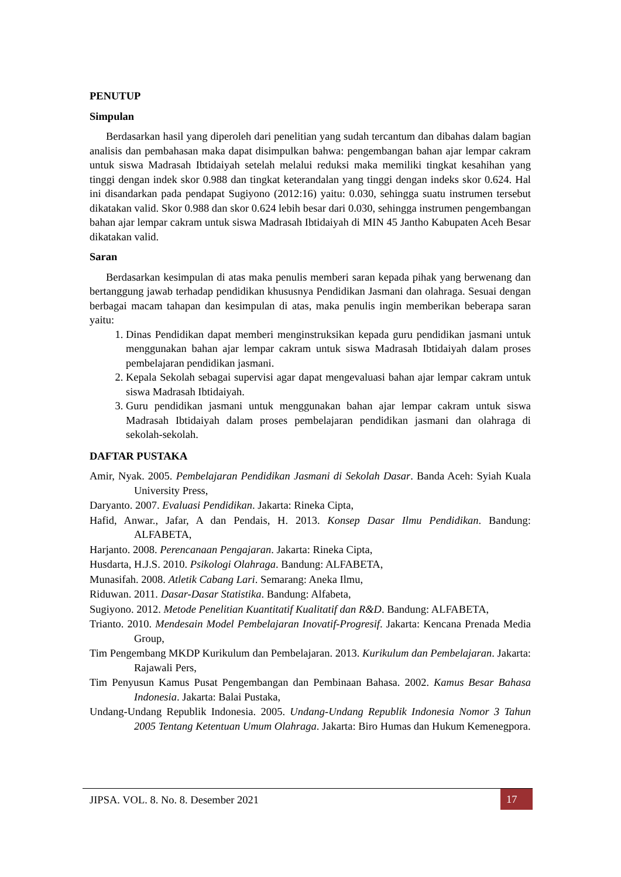PENUTUP
Simpulan
Berdasarkan hasil yang diperoleh dari penelitian yang sudah tercantum dan dibahas dalam bagian analisis dan pembahasan maka dapat disimpulkan bahwa: pengembangan bahan ajar lempar cakram untuk siswa Madrasah Ibtidaiyah setelah melalui reduksi maka memiliki tingkat kesahihan yang tinggi dengan indek skor 0.988 dan tingkat keterandalan yang tinggi dengan indeks skor 0.624. Hal ini disandarkan pada pendapat Sugiyono (2012:16) yaitu: 0.030, sehingga suatu instrumen tersebut dikatakan valid. Skor 0.988 dan skor 0.624 lebih besar dari 0.030, sehingga instrumen pengembangan bahan ajar lempar cakram untuk siswa Madrasah Ibtidaiyah di MIN 45 Jantho Kabupaten Aceh Besar dikatakan valid.
Saran
Berdasarkan kesimpulan di atas maka penulis memberi saran kepada pihak yang berwenang dan bertanggung jawab terhadap pendidikan khususnya Pendidikan Jasmani dan olahraga. Sesuai dengan berbagai macam tahapan dan kesimpulan di atas, maka penulis ingin memberikan beberapa saran yaitu:
1. Dinas Pendidikan dapat memberi menginstruksikan kepada guru pendidikan jasmani untuk menggunakan bahan ajar lempar cakram untuk siswa Madrasah Ibtidaiyah dalam proses pembelajaran pendidikan jasmani.
2. Kepala Sekolah sebagai supervisi agar dapat mengevaluasi bahan ajar lempar cakram untuk siswa Madrasah Ibtidaiyah.
3. Guru pendidikan jasmani untuk menggunakan bahan ajar lempar cakram untuk siswa Madrasah Ibtidaiyah dalam proses pembelajaran pendidikan jasmani dan olahraga di sekolah-sekolah.
DAFTAR PUSTAKA
Amir, Nyak. 2005. Pembelajaran Pendidikan Jasmani di Sekolah Dasar. Banda Aceh: Syiah Kuala University Press,
Daryanto. 2007. Evaluasi Pendidikan. Jakarta: Rineka Cipta,
Hafid, Anwar., Jafar, A dan Pendais, H. 2013. Konsep Dasar Ilmu Pendidikan. Bandung: ALFABETA,
Harjanto. 2008. Perencanaan Pengajaran. Jakarta: Rineka Cipta,
Husdarta, H.J.S. 2010. Psikologi Olahraga. Bandung: ALFABETA,
Munasifah. 2008. Atletik Cabang Lari. Semarang: Aneka Ilmu,
Riduwan. 2011. Dasar-Dasar Statistika. Bandung: Alfabeta,
Sugiyono. 2012. Metode Penelitian Kuantitatif Kualitatif dan R&D. Bandung: ALFABETA,
Trianto. 2010. Mendesain Model Pembelajaran Inovatif-Progresif. Jakarta: Kencana Prenada Media Group,
Tim Pengembang MKDP Kurikulum dan Pembelajaran. 2013. Kurikulum dan Pembelajaran. Jakarta: Rajawali Pers,
Tim Penyusun Kamus Pusat Pengembangan dan Pembinaan Bahasa. 2002. Kamus Besar Bahasa Indonesia. Jakarta: Balai Pustaka,
Undang-Undang Republik Indonesia. 2005. Undang-Undang Republik Indonesia Nomor 3 Tahun 2005 Tentang Ketentuan Umum Olahraga. Jakarta: Biro Humas dan Hukum Kemenegpora.
JIPSA. VOL. 8. No. 8. Desember 2021 17